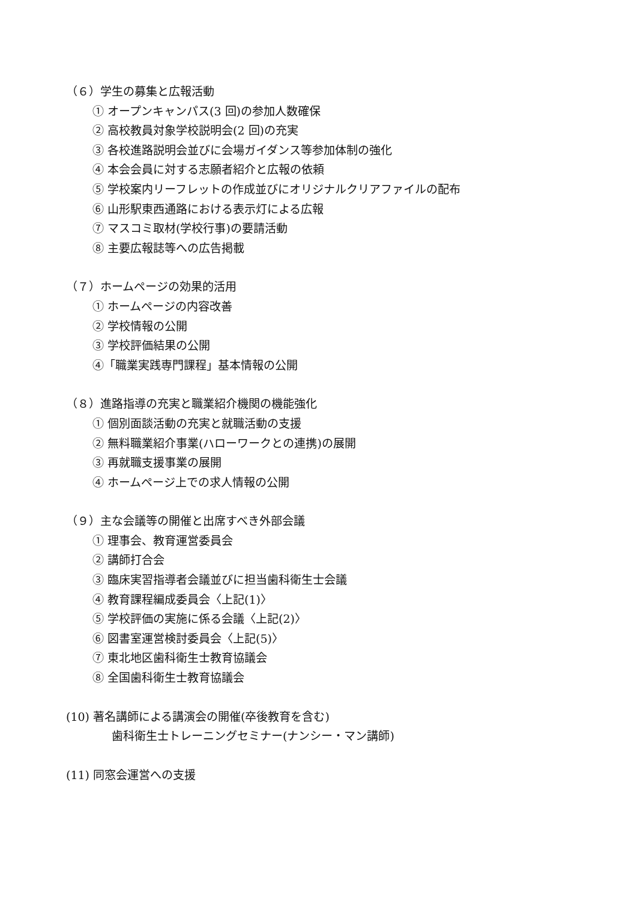（６）学生の募集と広報活動
① オープンキャンパス(3 回)の参加人数確保
② 高校教員対象学校説明会(2 回)の充実
③ 各校進路説明会並びに会場ガイダンス等参加体制の強化
④ 本会会員に対する志願者紹介と広報の依頼
⑤ 学校案内リーフレットの作成並びにオリジナルクリアファイルの配布
⑥ 山形駅東西通路における表示灯による広報
⑦ マスコミ取材(学校行事)の要請活動
⑧ 主要広報誌等への広告掲載
（７）ホームページの効果的活用
① ホームページの内容改善
② 学校情報の公開
③ 学校評価結果の公開
④「職業実践専門課程」基本情報の公開
（８）進路指導の充実と職業紹介機関の機能強化
① 個別面談活動の充実と就職活動の支援
② 無料職業紹介事業(ハローワークとの連携)の展開
③ 再就職支援事業の展開
④ ホームページ上での求人情報の公開
（９）主な会議等の開催と出席すべき外部会議
① 理事会、教育運営委員会
② 講師打合会
③ 臨床実習指導者会議並びに担当歯科衛生士会議
④ 教育課程編成委員会〈上記(1)〉
⑤ 学校評価の実施に係る会議〈上記(2)〉
⑥ 図書室運営検討委員会〈上記(5)〉
⑦ 東北地区歯科衛生士教育協議会
⑧ 全国歯科衛生士教育協議会
(10) 著名講師による講演会の開催(卒後教育を含む)
歯科衛生士トレーニングセミナー(ナンシー・マン講師)
(11) 同窓会運営への支援